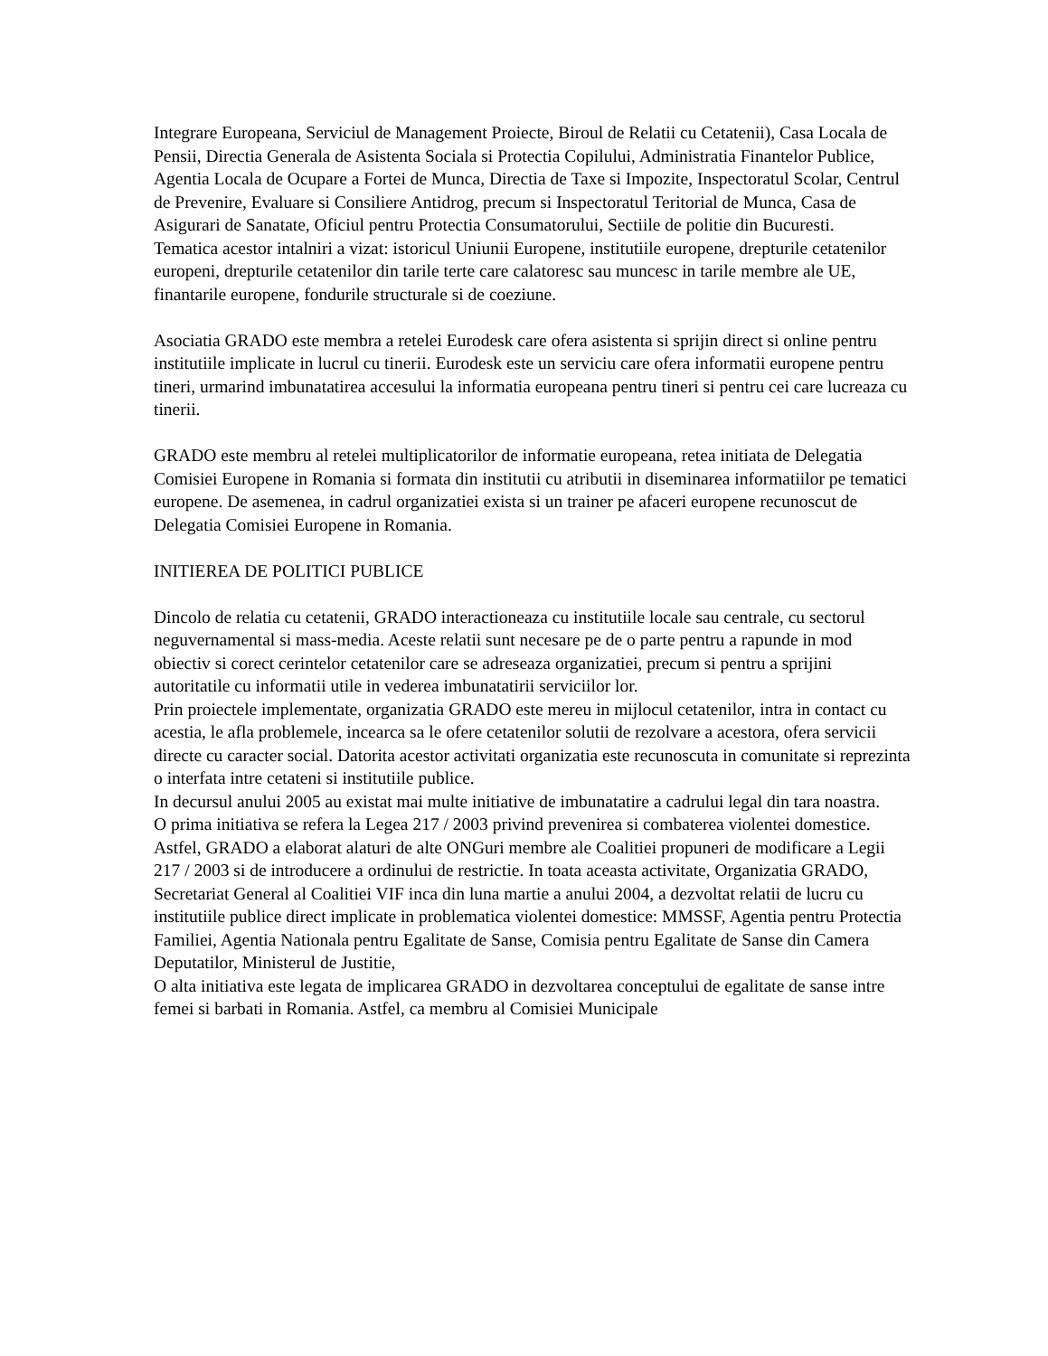Integrare Europeana, Serviciul de Management Proiecte, Biroul de Relatii cu Cetatenii), Casa Locala de Pensii, Directia Generala de Asistenta Sociala si Protectia Copilului, Administratia Finantelor Publice, Agentia Locala de Ocupare a Fortei de Munca, Directia de Taxe si Impozite, Inspectoratul Scolar, Centrul de Prevenire, Evaluare si Consiliere Antidrog, precum si Inspectoratul Teritorial de Munca, Casa de Asigurari de Sanatate, Oficiul pentru Protectia Consumatorului, Sectiile de politie din Bucuresti.
Tematica acestor intalniri a vizat: istoricul Uniunii Europene, institutiile europene, drepturile cetatenilor europeni, drepturile cetatenilor din tarile terte care calatoresc sau muncesc in tarile membre ale UE, finantarile europene, fondurile structurale si de coeziune.
Asociatia GRADO este membra a retelei Eurodesk care ofera asistenta si sprijin direct si online pentru institutiile implicate in lucrul cu tinerii. Eurodesk este un serviciu care ofera informatii europene pentru tineri, urmarind imbunatatirea accesului la informatia europeana pentru tineri si pentru cei care lucreaza cu tinerii.
GRADO este membru al retelei multiplicatorilor de informatie europeana, retea initiata de Delegatia Comisiei Europene in Romania si formata din institutii cu atributii in diseminarea informatiilor pe tematici europene. De asemenea, in cadrul organizatiei exista si un trainer pe afaceri europene recunoscut de Delegatia Comisiei Europene in Romania.
INITIEREA DE POLITICI PUBLICE
Dincolo de relatia cu cetatenii, GRADO interactioneaza cu institutiile locale sau centrale, cu sectorul neguvernamental si mass-media. Aceste relatii sunt necesare pe de o parte pentru a rapunde in mod obiectiv si corect cerintelor cetatenilor care se adreseaza organizatiei, precum si pentru a sprijini autoritatile cu informatii utile in vederea imbunatatirii serviciilor lor.
Prin proiectele implementate, organizatia GRADO este mereu in mijlocul cetatenilor, intra in contact cu acestia, le afla problemele, incearca sa le ofere cetatenilor solutii de rezolvare a acestora, ofera servicii directe cu caracter social. Datorita acestor activitati organizatia este recunoscuta in comunitate si reprezinta o interfata intre cetateni si institutiile publice.
In decursul anului 2005 au existat mai multe initiative de imbunatatire a cadrului legal din tara noastra.
O prima initiativa se refera la Legea 217 / 2003 privind prevenirea si combaterea violentei domestice. Astfel, GRADO a elaborat alaturi de alte ONGuri membre ale Coalitiei propuneri de modificare a Legii 217 / 2003 si de introducere a ordinului de restrictie. In toata aceasta activitate, Organizatia GRADO, Secretariat General al Coalitiei VIF inca din luna martie a anului 2004, a dezvoltat relatii de lucru cu institutiile publice direct implicate in problematica violentei domestice: MMSSF, Agentia pentru Protectia Familiei, Agentia Nationala pentru Egalitate de Sanse, Comisia pentru Egalitate de Sanse din Camera Deputatilor, Ministerul de Justitie,
O alta initiativa este legata de implicarea GRADO in dezvoltarea conceptului de egalitate de sanse intre femei si barbati in Romania. Astfel, ca membru al Comisiei Municipale